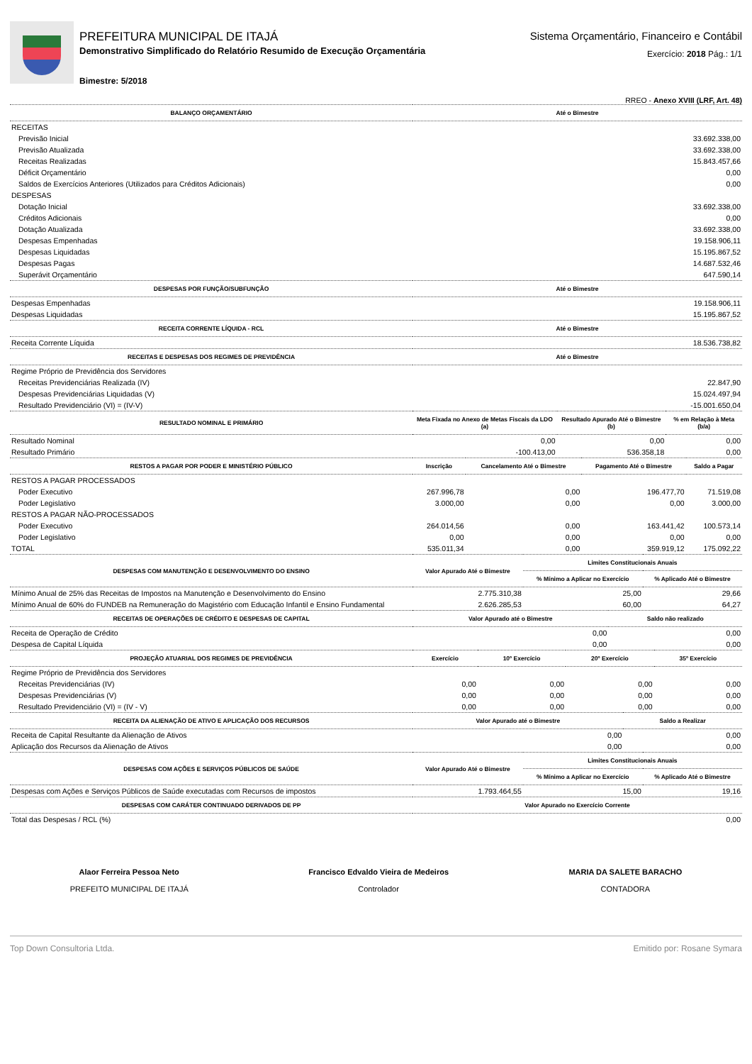PREFEITURA MUNICIPAL DE ITAJÁ
Demonstrativo Simplificado do Relatório Resumido de Execução Orçamentária
Bimestre: 5/2018
Sistema Orçamentário, Financeiro e Contábil
Exercício: 2018 Pág.: 1/1
RREO - Anexo XVIII (LRF, Art. 48)
| BALANÇO ORÇAMENTÁRIO | Até o Bimestre |
| --- | --- |
| RECEITAS | |
| Previsão Inicial | 33.692.338,00 |
| Previsão Atualizada | 33.692.338,00 |
| Receitas Realizadas | 15.843.457,66 |
| Déficit Orçamentário | 0,00 |
| Saldos de Exercícios Anteriores (Utilizados para Créditos Adicionais) | 0,00 |
| DESPESAS | |
| Dotação Inicial | 33.692.338,00 |
| Créditos Adicionais | 0,00 |
| Dotação Atualizada | 33.692.338,00 |
| Despesas Empenhadas | 19.158.906,11 |
| Despesas Liquidadas | 15.195.867,52 |
| Despesas Pagas | 14.687.532,46 |
| Superávit Orçamentário | 647.590,14 |
| DESPESAS POR FUNÇÃO/SUBFUNÇÃO | Até o Bimestre |
| Despesas Empenhadas | 19.158.906,11 |
| Despesas Liquidadas | 15.195.867,52 |
| RECEITA CORRENTE LÍQUIDA - RCL | Até o Bimestre |
| Receita Corrente Líquida | 18.536.738,82 |
| RECEITAS E DESPESAS DOS REGIMES DE PREVIDÊNCIA | Até o Bimestre |
| Regime Próprio de Previdência dos Servidores | |
| Receitas Previdenciárias Realizada (IV) | 22.847,90 |
| Despesas Previdenciárias Liquidadas (V) | 15.024.497,94 |
| Resultado Previdenciário (VI) = (IV-V) | -15.001.650,04 |
| RESULTADO NOMINAL E PRIMÁRIO | Meta Fixada no Anexo de Metas Fiscais da LDO (a) | Resultado Apurado Até o Bimestre (b) | % em Relação à Meta (b/a) |
| --- | --- | --- | --- |
| Resultado Nominal | 0,00 | 0,00 | 0,00 |
| Resultado Primário | -100.413,00 | 536.358,18 | 0,00 |
| RESTOS A PAGAR POR PODER E MINISTÉRIO PÚBLICO | Inscrição | Cancelamento Até o Bimestre | Pagamento Até o Bimestre | Saldo a Pagar |
| --- | --- | --- | --- | --- |
| RESTOS A PAGAR PROCESSADOS | | | | |
| Poder Executivo | 267.996,78 | 0,00 | 196.477,70 | 71.519,08 |
| Poder Legislativo | 3.000,00 | 0,00 | 0,00 | 3.000,00 |
| RESTOS A PAGAR NÃO-PROCESSADOS | | | | |
| Poder Executivo | 264.014,56 | 0,00 | 163.441,42 | 100.573,14 |
| Poder Legislativo | 0,00 | 0,00 | 0,00 | 0,00 |
| TOTAL | 535.011,34 | 0,00 | 359.919,12 | 175.092,22 |
| DESPESAS COM MANUTENÇÃO E DESENVOLVIMENTO DO ENSINO | Valor Apurado Até o Bimestre | Limites Constitucionais Anuais | |
| --- | --- | --- | --- |
| | | % Mínimo a Aplicar no Exercício | % Aplicado Até o Bimestre |
| Mínimo Anual de 25% das Receitas de Impostos na Manutenção e Desenvolvimento do Ensino | 2.775.310,38 | 25,00 | 29,66 |
| Mínimo Anual de 60% do FUNDEB na Remuneração do Magistério com Educação Infantil e Ensino Fundamental | 2.626.285,53 | 60,00 | 64,27 |
| RECEITAS DE OPERAÇÕES DE CRÉDITO E DESPESAS DE CAPITAL | Valor Apurado até o Bimestre | Saldo não realizado |
| --- | --- | --- |
| Receita de Operação de Crédito | 0,00 | 0,00 |
| Despesa de Capital Líquida | 0,00 | 0,00 |
| PROJEÇÃO ATUARIAL DOS REGIMES DE PREVIDÊNCIA | Exercício | 10º Exercício | 20º Exercício | 35º Exercício |
| --- | --- | --- | --- | --- |
| Regime Próprio de Previdência dos Servidores | | | | |
| Receitas Previdenciárias (IV) | 0,00 | 0,00 | 0,00 | 0,00 |
| Despesas Previdenciárias (V) | 0,00 | 0,00 | 0,00 | 0,00 |
| Resultado Previdenciário (VI) = (IV - V) | 0,00 | 0,00 | 0,00 | 0,00 |
| RECEITA DA ALIENAÇÃO DE ATIVO E APLICAÇÃO DOS RECURSOS | Valor Apurado até o Bimestre | Saldo a Realizar |
| --- | --- | --- |
| Receita de Capital Resultante da Alienação de Ativos | 0,00 | 0,00 |
| Aplicação dos Recursos da Alienação de Ativos | 0,00 | 0,00 |
| DESPESAS COM AÇÕES E SERVIÇOS PÚBLICOS DE SAÚDE | Valor Apurado Até o Bimestre | Limites Constitucionais Anuais | |
| --- | --- | --- | --- |
| | | % Mínimo a Aplicar no Exercício | % Aplicado Até o Bimestre |
| Despesas com Ações e Serviços Públicos de Saúde executadas com Recursos de impostos | 1.793.464,55 | 15,00 | 19,16 |
| DESPESAS COM CARÁTER CONTINUADO DERIVADOS DE PP | Valor Apurado no Exercício Corrente |
| --- | --- |
| Total das Despesas / RCL (%) | 0,00 |
Alaor Ferreira Pessoa Neto
PREFEITO MUNICIPAL DE ITAJÁ
Francisco Edvaldo Vieira de Medeiros
Controlador
MARIA DA SALETE BARACHO
CONTADORA
Top Down Consultoria Ltda. Emitido por: Rosane Symara